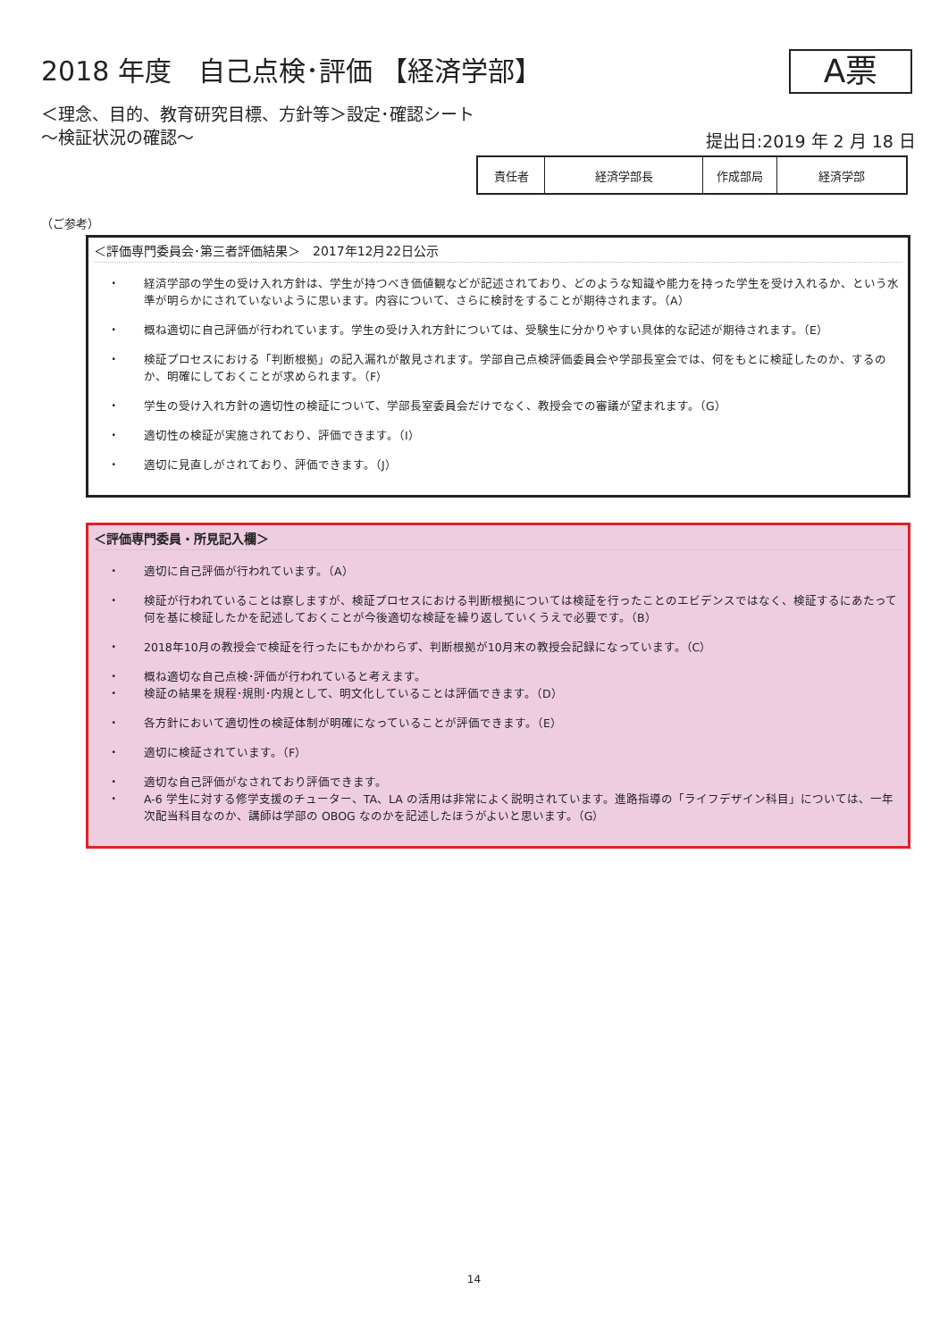2018 年度　自己点検･評価 【経済学部】
A票
＜理念、目的、教育研究目標、方針等＞設定･確認シート
～検証状況の確認～
提出日:2019 年 2 月 18 日
| 責任者 | 経済学部長 | 作成部局 | 経済学部 |
（ご参考）
＜評価専門委員会･第三者評価結果＞　2017年12月22日公示
・ 経済学部の学生の受け入れ方針は、学生が持つべき価値観などが記述されており、どのような知識や能力を持った学生を受け入れるか、という水準が明らかにされていないように思います。内容について、さらに検討をすることが期待されます。（A）
・ 概ね適切に自己評価が行われています。学生の受け入れ方針については、受験生に分かりやすい具体的な記述が期待されます。（E）
・ 検証プロセスにおける「判断根拠」の記入漏れが散見されます。学部自己点検評価委員会や学部長室会では、何をもとに検証したのか、するのか、明確にしておくことが求められます。（F）
・ 学生の受け入れ方針の適切性の検証について、学部長室委員会だけでなく、教授会での審議が望まれます。（G）
・ 適切性の検証が実施されており、評価できます。（I）
・ 適切に見直しがされており、評価できます。（J）
＜評価専門委員・所見記入欄＞
・ 適切に自己評価が行われています。（A）
・ 検証が行われていることは察しますが、検証プロセスにおける判断根拠については検証を行ったことのエビデンスではなく、検証するにあたって何を基に検証したかを記述しておくことが今後適切な検証を繰り返していくうえで必要です。（B）
・ 2018年10月の教授会で検証を行ったにもかかわらず、判断根拠が10月末の教授会記録になっています。（C）
・ 概ね適切な自己点検･評価が行われていると考えます。
・ 検証の結果を規程･規則･内規として、明文化していることは評価できます。（D）
・ 各方針において適切性の検証体制が明確になっていることが評価できます。（E）
・ 適切に検証されています。（F）
・ 適切な自己評価がなされており評価できます。
・ A-6 学生に対する修学支援のチューター、TA、LA の活用は非常によく説明されています。進路指導の「ライフデザイン科目」については、一年次配当科目なのか、講師は学部の OBOG なのかを記述したほうがよいと思います。（G）
14